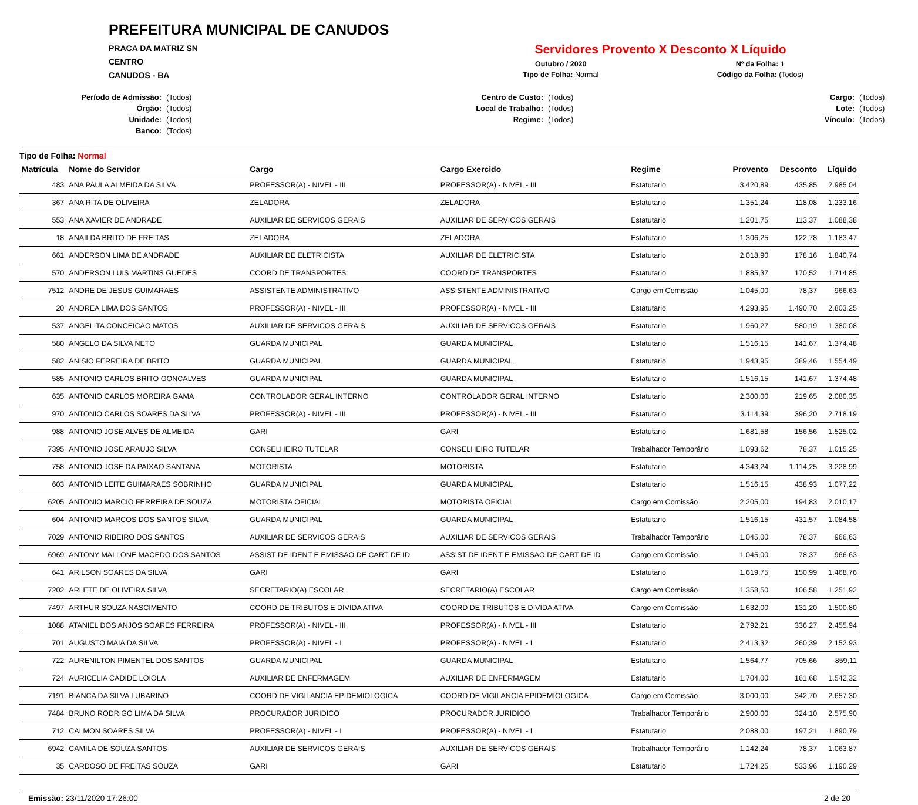PREFEITURA MUNICIPAL DE CANUDOS
PRACA DA MATRIZ SN
CENTRO
CANUDOS - BA
Servidores Provento X Desconto X Líquido
Outubro / 2020
Nº da Folha: 1
Tipo de Folha: Normal
Código da Folha: (Todos)
Período de Admissão: (Todos) Centro de Custo: (Todos) Cargo: (Todos) Órgão: (Todos) Local de Trabalho: (Todos) Lote: (Todos) Unidade: (Todos) Regime: (Todos) Vínculo: (Todos) Banco: (Todos)
Tipo de Folha: Normal
| Matrícula | Nome do Servidor | Cargo | Cargo Exercido | Regime | Provento | Desconto | Líquido |
| --- | --- | --- | --- | --- | --- | --- | --- |
| 483 | ANA PAULA ALMEIDA DA SILVA | PROFESSOR(A) - NIVEL - III | PROFESSOR(A) - NIVEL - III | Estatutario | 3.420,89 | 435,85 | 2.985,04 |
| 367 | ANA RITA DE OLIVEIRA | ZELADORA | ZELADORA | Estatutario | 1.351,24 | 118,08 | 1.233,16 |
| 553 | ANA XAVIER DE ANDRADE | AUXILIAR DE SERVICOS GERAIS | AUXILIAR DE SERVICOS GERAIS | Estatutario | 1.201,75 | 113,37 | 1.088,38 |
| 18 | ANAILDA BRITO DE FREITAS | ZELADORA | ZELADORA | Estatutario | 1.306,25 | 122,78 | 1.183,47 |
| 661 | ANDERSON LIMA DE ANDRADE | AUXILIAR DE ELETRICISTA | AUXILIAR DE ELETRICISTA | Estatutario | 2.018,90 | 178,16 | 1.840,74 |
| 570 | ANDERSON LUIS MARTINS GUEDES | COORD DE TRANSPORTES | COORD DE TRANSPORTES | Estatutario | 1.885,37 | 170,52 | 1.714,85 |
| 7512 | ANDRE DE JESUS GUIMARAES | ASSISTENTE ADMINISTRATIVO | ASSISTENTE ADMINISTRATIVO | Cargo em Comissão | 1.045,00 | 78,37 | 966,63 |
| 20 | ANDREA LIMA DOS SANTOS | PROFESSOR(A) - NIVEL - III | PROFESSOR(A) - NIVEL - III | Estatutario | 4.293,95 | 1.490,70 | 2.803,25 |
| 537 | ANGELITA CONCEICAO MATOS | AUXILIAR DE SERVICOS GERAIS | AUXILIAR DE SERVICOS GERAIS | Estatutario | 1.960,27 | 580,19 | 1.380,08 |
| 580 | ANGELO DA SILVA NETO | GUARDA MUNICIPAL | GUARDA MUNICIPAL | Estatutario | 1.516,15 | 141,67 | 1.374,48 |
| 582 | ANISIO FERREIRA DE BRITO | GUARDA MUNICIPAL | GUARDA MUNICIPAL | Estatutario | 1.943,95 | 389,46 | 1.554,49 |
| 585 | ANTONIO CARLOS BRITO GONCALVES | GUARDA MUNICIPAL | GUARDA MUNICIPAL | Estatutario | 1.516,15 | 141,67 | 1.374,48 |
| 635 | ANTONIO CARLOS MOREIRA GAMA | CONTROLADOR GERAL INTERNO | CONTROLADOR GERAL INTERNO | Estatutario | 2.300,00 | 219,65 | 2.080,35 |
| 970 | ANTONIO CARLOS SOARES DA SILVA | PROFESSOR(A) - NIVEL - III | PROFESSOR(A) - NIVEL - III | Estatutario | 3.114,39 | 396,20 | 2.718,19 |
| 988 | ANTONIO JOSE ALVES DE ALMEIDA | GARI | GARI | Estatutario | 1.681,58 | 156,56 | 1.525,02 |
| 7395 | ANTONIO JOSE ARAUJO SILVA | CONSELHEIRO TUTELAR | CONSELHEIRO TUTELAR | Trabalhador Temporário | 1.093,62 | 78,37 | 1.015,25 |
| 758 | ANTONIO JOSE DA PAIXAO SANTANA | MOTORISTA | MOTORISTA | Estatutario | 4.343,24 | 1.114,25 | 3.228,99 |
| 603 | ANTONIO LEITE GUIMARAES SOBRINHO | GUARDA MUNICIPAL | GUARDA MUNICIPAL | Estatutario | 1.516,15 | 438,93 | 1.077,22 |
| 6205 | ANTONIO MARCIO FERREIRA DE SOUZA | MOTORISTA OFICIAL | MOTORISTA OFICIAL | Cargo em Comissão | 2.205,00 | 194,83 | 2.010,17 |
| 604 | ANTONIO MARCOS DOS SANTOS SILVA | GUARDA MUNICIPAL | GUARDA MUNICIPAL | Estatutario | 1.516,15 | 431,57 | 1.084,58 |
| 7029 | ANTONIO RIBEIRO DOS SANTOS | AUXILIAR DE SERVICOS GERAIS | AUXILIAR DE SERVICOS GERAIS | Trabalhador Temporário | 1.045,00 | 78,37 | 966,63 |
| 6969 | ANTONY MALLONE MACEDO DOS SANTOS | ASSIST DE IDENT E EMISSAO DE CART DE ID | ASSIST DE IDENT E EMISSAO DE CART DE ID | Cargo em Comissão | 1.045,00 | 78,37 | 966,63 |
| 641 | ARILSON SOARES DA SILVA | GARI | GARI | Estatutario | 1.619,75 | 150,99 | 1.468,76 |
| 7202 | ARLETE DE OLIVEIRA SILVA | SECRETARIO(A) ESCOLAR | SECRETARIO(A) ESCOLAR | Cargo em Comissão | 1.358,50 | 106,58 | 1.251,92 |
| 7497 | ARTHUR SOUZA NASCIMENTO | COORD DE TRIBUTOS E DIVIDA ATIVA | COORD DE TRIBUTOS E DIVIDA ATIVA | Cargo em Comissão | 1.632,00 | 131,20 | 1.500,80 |
| 1088 | ATANIEL DOS ANJOS SOARES FERREIRA | PROFESSOR(A) - NIVEL - III | PROFESSOR(A) - NIVEL - III | Estatutario | 2.792,21 | 336,27 | 2.455,94 |
| 701 | AUGUSTO MAIA DA SILVA | PROFESSOR(A) - NIVEL - I | PROFESSOR(A) - NIVEL - I | Estatutario | 2.413,32 | 260,39 | 2.152,93 |
| 722 | AURENILTON PIMENTEL DOS SANTOS | GUARDA MUNICIPAL | GUARDA MUNICIPAL | Estatutario | 1.564,77 | 705,66 | 859,11 |
| 724 | AURICELIA CADIDE LOIOLA | AUXILIAR DE ENFERMAGEM | AUXILIAR DE ENFERMAGEM | Estatutario | 1.704,00 | 161,68 | 1.542,32 |
| 7191 | BIANCA DA SILVA LUBARINO | COORD DE VIGILANCIA EPIDEMIOLOGICA | COORD DE VIGILANCIA EPIDEMIOLOGICA | Cargo em Comissão | 3.000,00 | 342,70 | 2.657,30 |
| 7484 | BRUNO RODRIGO LIMA DA SILVA | PROCURADOR JURIDICO | PROCURADOR JURIDICO | Trabalhador Temporário | 2.900,00 | 324,10 | 2.575,90 |
| 712 | CALMON SOARES SILVA | PROFESSOR(A) - NIVEL - I | PROFESSOR(A) - NIVEL - I | Estatutario | 2.088,00 | 197,21 | 1.890,79 |
| 6942 | CAMILA DE SOUZA SANTOS | AUXILIAR DE SERVICOS GERAIS | AUXILIAR DE SERVICOS GERAIS | Trabalhador Temporário | 1.142,24 | 78,37 | 1.063,87 |
| 35 | CARDOSO DE FREITAS SOUZA | GARI | GARI | Estatutario | 1.724,25 | 533,96 | 1.190,29 |
Emissão: 23/11/2020 17:26:00 2 de 20